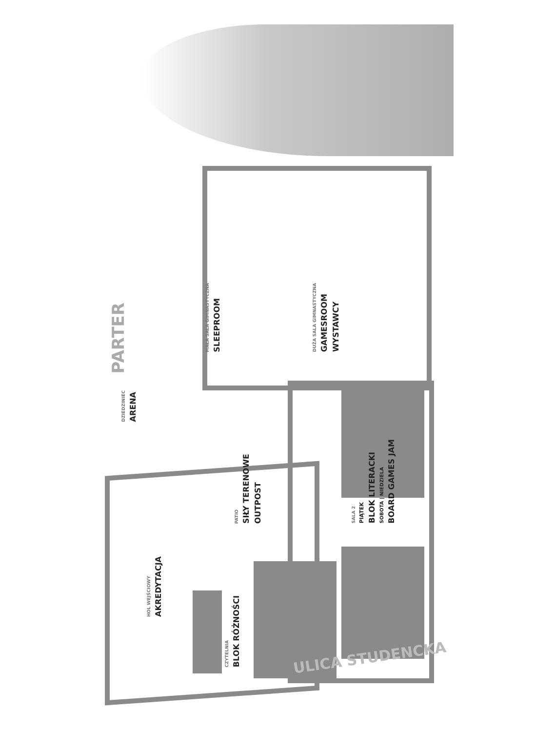PARTER
DZIEDZINIEC ARENA
MAŁA SALA GIMNASTYCZNA SLEEPROOM
DUŻA SALA GIMNASTYCZNA GAMESROOM WYSTAWCY
PATIO SIŁY TERENOWE OUTPOST
SALA 2 PIĄTEK BLOK LITERACKI SOBOTA | NIEDZIELA BOARD GAMES JAM
HOL WEJŚCIOWY AKREDYTACJA
CZYTELNIA BLOK RÓŻNOŚCI
ULICA STUDENCKA